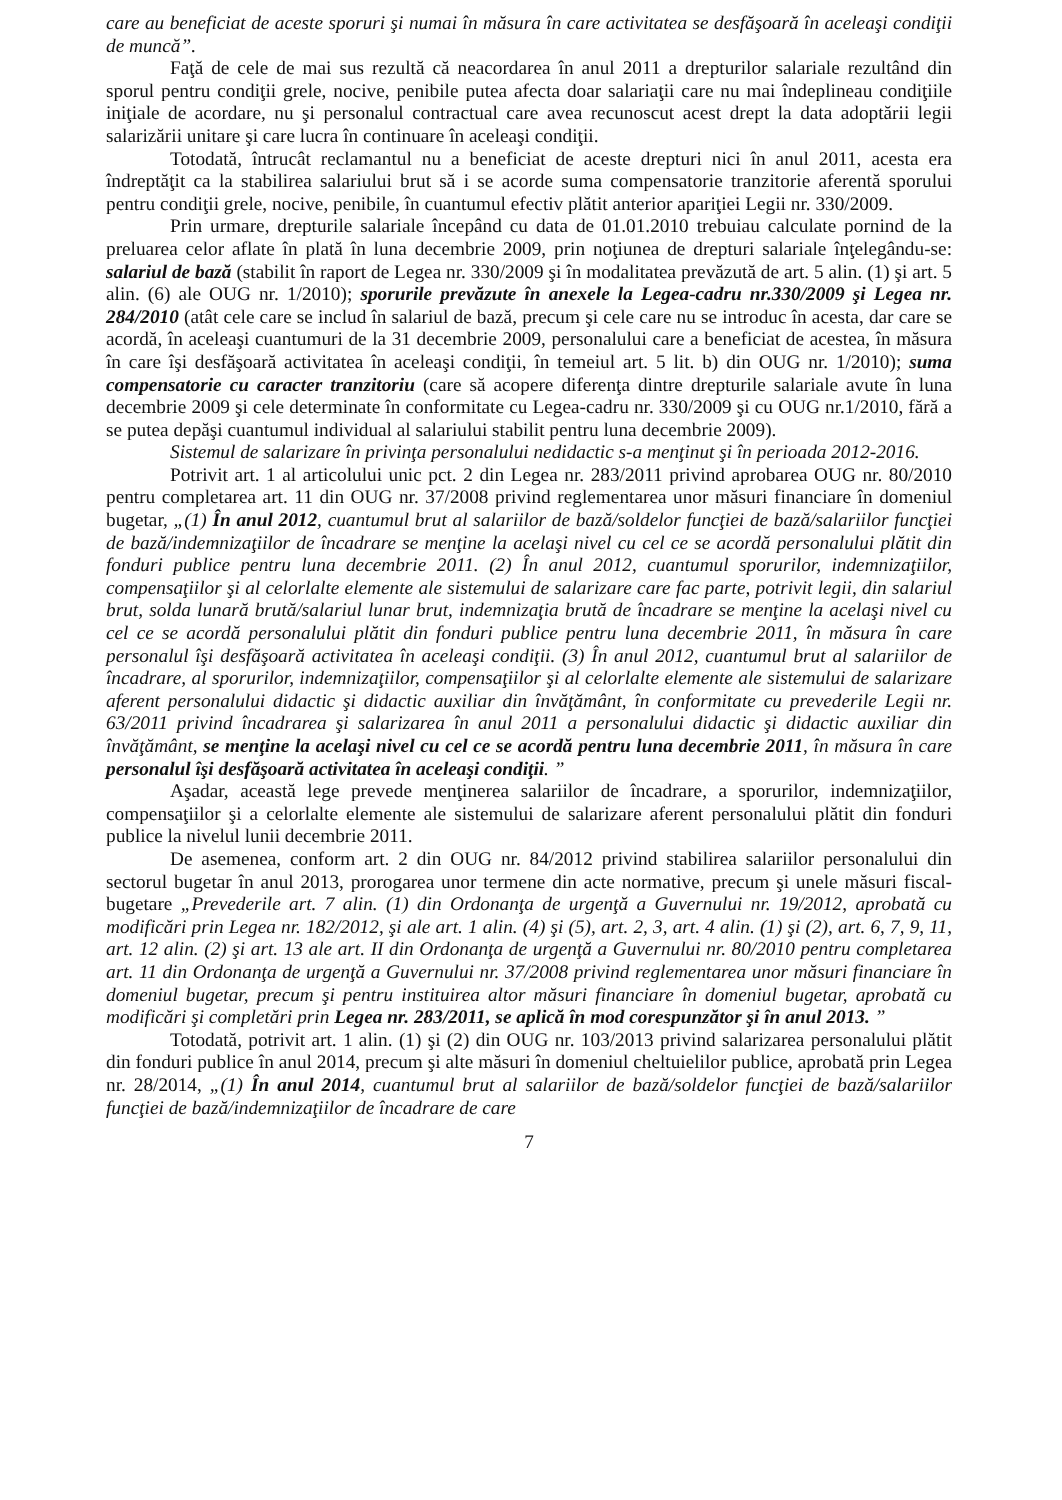care au beneficiat de aceste sporuri şi numai în măsura în care activitatea se desfăşoară în aceleaşi condiţii de muncă”.
Faţă de cele de mai sus rezultă că neacordarea în anul 2011 a drepturilor salariale rezultând din sporul pentru condiţii grele, nocive, penibile putea afecta doar salariaţii care nu mai îndeplineau condiţiile iniţiale de acordare, nu şi personalul contractual care avea recunoscut acest drept la data adoptării legii salarizării unitare şi care lucra în continuare în aceleaşi condiţii.
Totodată, întrucât reclamantul nu a beneficiat de aceste drepturi nici în anul 2011, acesta era îndreptăţit ca la stabilirea salariului brut să i se acorde suma compensatorie tranzitorie aferentă sporului pentru condiţii grele, nocive, penibile, în cuantumul efectiv plătit anterior apariţiei Legii nr. 330/2009.
Prin urmare, drepturile salariale începând cu data de 01.01.2010 trebuiau calculate pornind de la preluarea celor aflate în plată în luna decembrie 2009, prin noţiunea de drepturi salariale înţelegându-se: salariul de bază (stabilit în raport de Legea nr. 330/2009 şi în modalitatea prevăzută de art. 5 alin. (1) şi art. 5 alin. (6) ale OUG nr. 1/2010); sporurile prevăzute în anexele la Legea-cadru nr.330/2009 şi Legea nr. 284/2010 (atât cele care se includ în salariul de bază, precum şi cele care nu se introduc în acesta, dar care se acordă, în aceleaşi cuantumuri de la 31 decembrie 2009, personalului care a beneficiat de acestea, în măsura în care îşi desfăşoară activitatea în aceleaşi condiţii, în temeiul art. 5 lit. b) din OUG nr. 1/2010); suma compensatorie cu caracter tranzitoriu (care să acopere diferenţa dintre drepturile salariale avute în luna decembrie 2009 şi cele determinate în conformitate cu Legea-cadru nr. 330/2009 şi cu OUG nr.1/2010, fără a se putea depăşi cuantumul individual al salariului stabilit pentru luna decembrie 2009).
Sistemul de salarizare în privinţa personalului nedidactic s-a menţinut şi în perioada 2012-2016.
Potrivit art. 1 al articolului unic pct. 2 din Legea nr. 283/2011 privind aprobarea OUG nr. 80/2010 pentru completarea art. 11 din OUG nr. 37/2008 privind reglementarea unor măsuri financiare în domeniul bugetar, „(1) În anul 2012, cuantumul brut al salariilor de bază/soldelor funcţiei de bază/salariilor funcţiei de bază/indemnizaţiilor de încadrare se menţine la acelaşi nivel cu cel ce se acordă personalului plătit din fonduri publice pentru luna decembrie 2011. (2) În anul 2012, cuantumul sporurilor, indemnizaţiilor, compensaţiilor şi al celorlalte elemente ale sistemului de salarizare care fac parte, potrivit legii, din salariul brut, solda lunară brută/salariul lunar brut, indemnizaţia brută de încadrare se menţine la acelaşi nivel cu cel ce se acordă personalului plătit din fonduri publice pentru luna decembrie 2011, în măsura în care personalul îşi desfăşoară activitatea în aceleaşi condiţii. (3) În anul 2012, cuantumul brut al salariilor de încadrare, al sporurilor, indemnizaţiilor, compensaţiilor şi al celorlalte elemente ale sistemului de salarizare aferent personalului didactic şi didactic auxiliar din învăţământ, în conformitate cu prevederile Legii nr. 63/2011 privind încadrarea şi salarizarea în anul 2011 a personalului didactic şi didactic auxiliar din învăţământ, se menţine la acelaşi nivel cu cel ce se acordă pentru luna decembrie 2011, în măsura în care personalul îşi desfăşoară activitatea în aceleaşi condiţii. ”
Aşadar, această lege prevede menţinerea salariilor de încadrare, a sporurilor, indemnizaţiilor, compensaţiilor şi a celorlalte elemente ale sistemului de salarizare aferent personalului plătit din fonduri publice la nivelul lunii decembrie 2011.
De asemenea, conform art. 2 din OUG nr. 84/2012 privind stabilirea salariilor personalului din sectorul bugetar în anul 2013, prorogarea unor termene din acte normative, precum şi unele măsuri fiscal-bugetare „Prevederile art. 7 alin. (1) din Ordonanţa de urgenţă a Guvernului nr. 19/2012, aprobată cu modificări prin Legea nr. 182/2012, şi ale art. 1 alin. (4) şi (5), art. 2, 3, art. 4 alin. (1) şi (2), art. 6, 7, 9, 11, art. 12 alin. (2) şi art. 13 ale art. II din Ordonanţa de urgenţă a Guvernului nr. 80/2010 pentru completarea art. 11 din Ordonanţa de urgenţă a Guvernului nr. 37/2008 privind reglementarea unor măsuri financiare în domeniul bugetar, precum şi pentru instituirea altor măsuri financiare în domeniul bugetar, aprobată cu modificări şi completări prin Legea nr. 283/2011, se aplică în mod corespunzător şi în anul 2013. ”
Totodată, potrivit art. 1 alin. (1) şi (2) din OUG nr. 103/2013 privind salarizarea personalului plătit din fonduri publice în anul 2014, precum şi alte măsuri în domeniul cheltuielilor publice, aprobată prin Legea nr. 28/2014, „(1) În anul 2014, cuantumul brut al salariilor de bază/soldelor funcţiei de bază/salariilor funcţiei de bază/indemnizaţiilor de încadrare de care
7